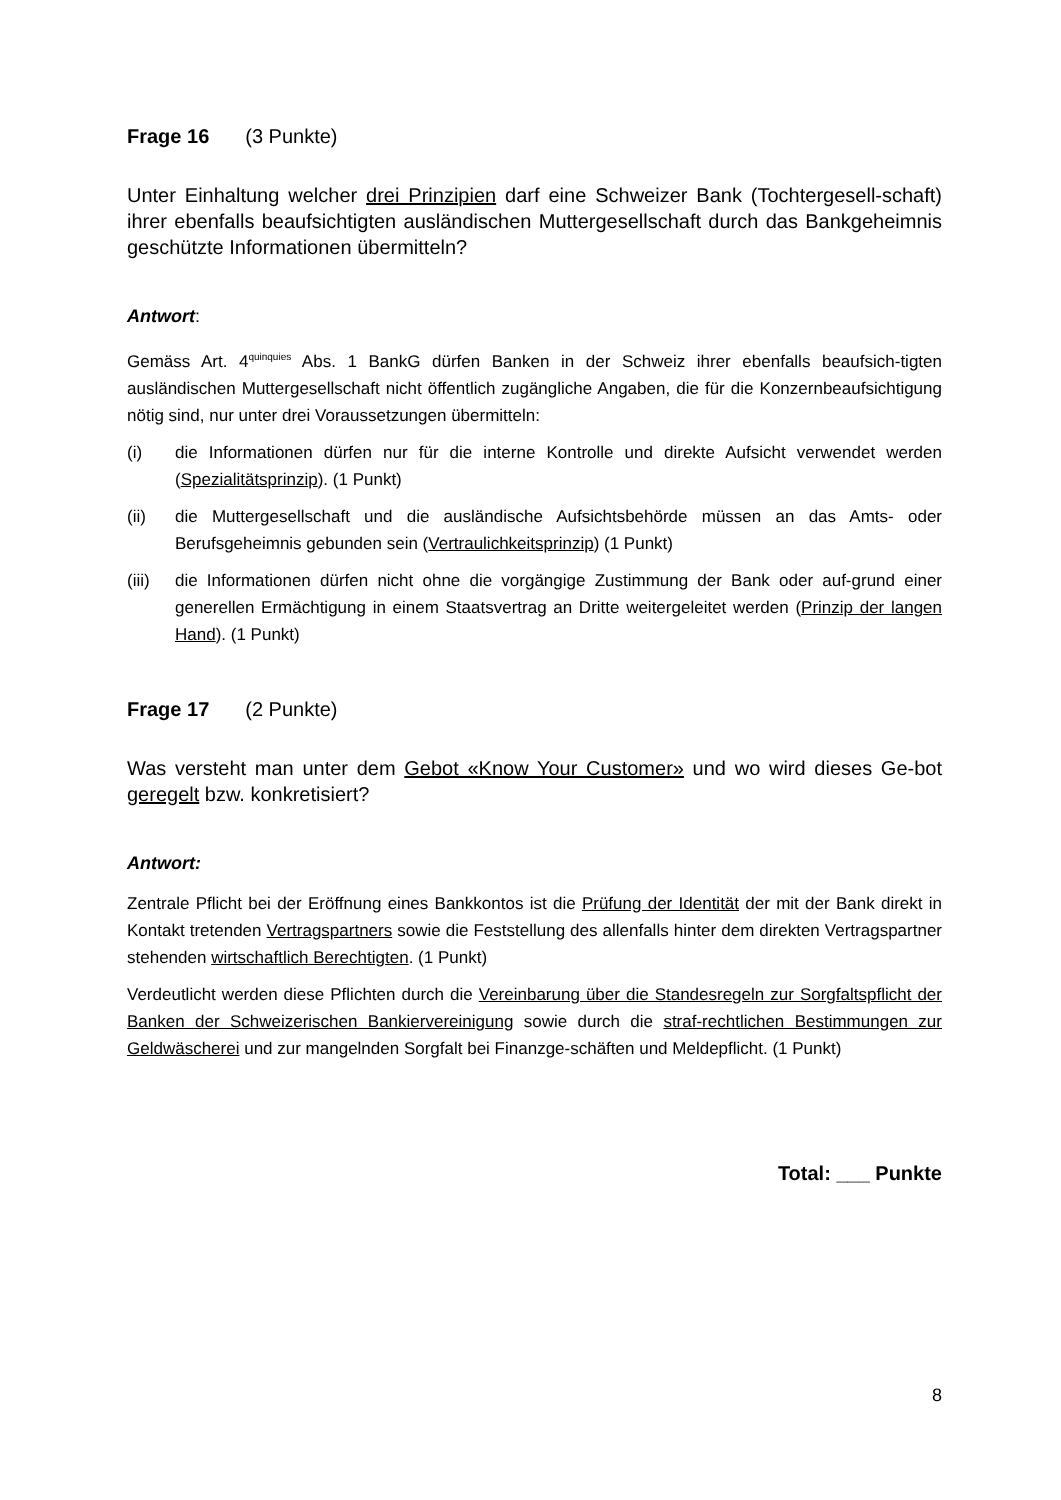Frage 16 (3 Punkte)
Unter Einhaltung welcher drei Prinzipien darf eine Schweizer Bank (Tochtergesell-schaft) ihrer ebenfalls beaufsichtigten ausländischen Muttergesellschaft durch das Bankgeheimnis geschützte Informationen übermitteln?
Antwort:
Gemäss Art. 4<sup>quinquies</sup> Abs. 1 BankG dürfen Banken in der Schweiz ihrer ebenfalls beaufsich-tigten ausländischen Muttergesellschaft nicht öffentlich zugängliche Angaben, die für die Konzernbeaufsichtigung nötig sind, nur unter drei Voraussetzungen übermitteln:
(i) die Informationen dürfen nur für die interne Kontrolle und direkte Aufsicht verwendet werden (Spezialitätsprinzip). (1 Punkt)
(ii) die Muttergesellschaft und die ausländische Aufsichtsbehörde müssen an das Amts- oder Berufsgeheimnis gebunden sein (Vertraulichkeitsprinzip) (1 Punkt)
(iii)
die Informationen dürfen nicht ohne die vorgängige Zustimmung der Bank oder auf-grund einer generellen Ermächtigung in einem Staatsvertrag an Dritte weitergeleitet werden (Prinzip der langen Hand). (1 Punkt)
Frage 17 (2 Punkte)
Was versteht man unter dem Gebot «Know Your Customer» und wo wird dieses Ge-bot geregelt bzw. konkretisiert?
Antwort:
Zentrale Pflicht bei der Eröffnung eines Bankkontos ist die Prüfung der Identität der mit der Bank direkt in Kontakt tretenden Vertragspartners sowie die Feststellung des allenfalls hinter dem direkten Vertragspartner stehenden wirtschaftlich Berechtigten. (1 Punkt)
Verdeutlicht werden diese Pflichten durch die Vereinbarung über die Standesregeln zur Sorgfaltspflicht der Banken der Schweizerischen Bankiervereinigung sowie durch die straf-rechtlichen Bestimmungen zur Geldwäscherei und zur mangelnden Sorgfalt bei Finanzge-schäften und Meldepflicht. (1 Punkt)
Total: ___ Punkte
8